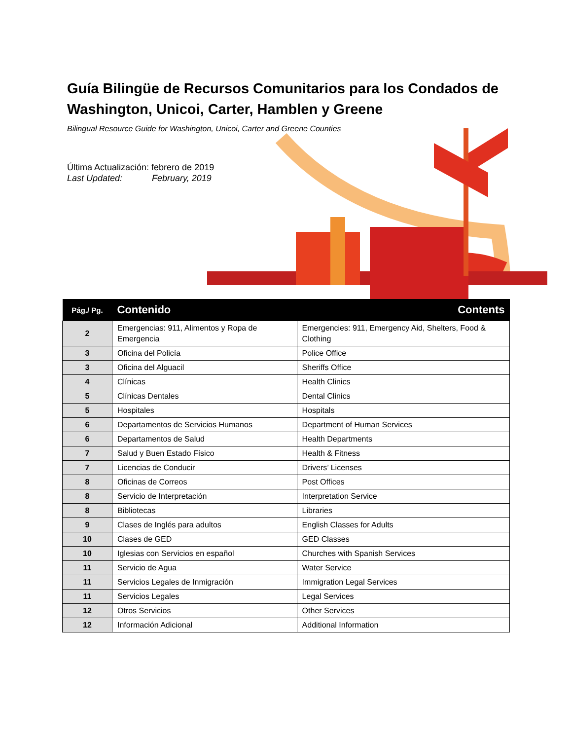Guía Bilingüe de Recursos Comunitarios para los Condados de Washington, Unicoi, Carter, Hamblen y Greene
Bilingual Resource Guide for Washington, Unicoi, Carter and Greene Counties
Última Actualización: febrero de 2019
Last Updated: February, 2019
| Pág./ Pg. | Contenido | Contents |
| --- | --- | --- |
| 2 | Emergencias: 911, Alimentos y Ropa de Emergencia | Emergencies: 911, Emergency Aid, Shelters, Food & Clothing |
| 3 | Oficina del Policía | Police Office |
| 3 | Oficina del Alguacil | Sheriffs Office |
| 4 | Clínicas | Health Clinics |
| 5 | Clínicas Dentales | Dental Clinics |
| 5 | Hospitales | Hospitals |
| 6 | Departamentos de Servicios Humanos | Department of Human Services |
| 6 | Departamentos de Salud | Health Departments |
| 7 | Salud y Buen Estado Físico | Health & Fitness |
| 7 | Licencias de Conducir | Drivers’ Licenses |
| 8 | Oficinas de Correos | Post Offices |
| 8 | Servicio de Interpretación | Interpretation Service |
| 8 | Bibliotecas | Libraries |
| 9 | Clases de Inglés para adultos | English Classes for Adults |
| 10 | Clases de GED | GED Classes |
| 10 | Iglesias con Servicios en español | Churches with Spanish Services |
| 11 | Servicio de Agua | Water Service |
| 11 | Servicios Legales de Inmigración | Immigration Legal Services |
| 11 | Servicios Legales | Legal Services |
| 12 | Otros Servicios | Other Services |
| 12 | Información Adicional | Additional Information |